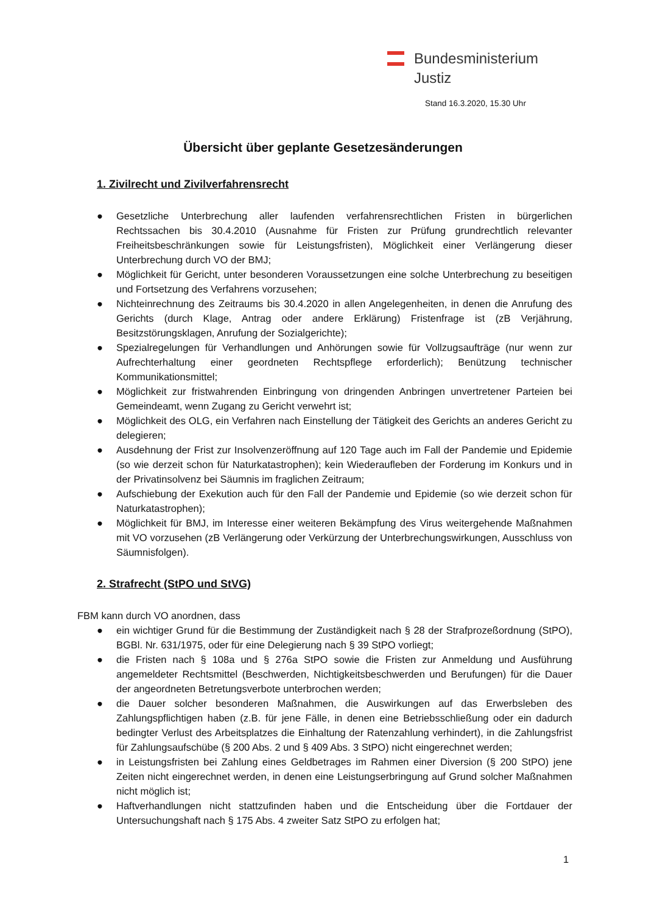Bundesministerium
Justiz
Stand 16.3.2020, 15.30 Uhr
Übersicht über geplante Gesetzesänderungen
1. Zivilrecht und Zivilverfahrensrecht
● Gesetzliche Unterbrechung aller laufenden verfahrensrechtlichen Fristen in bürgerlichen Rechtssachen bis 30.4.2010 (Ausnahme für Fristen zur Prüfung grundrechtlich relevanter Freiheitsbeschränkungen sowie für Leistungsfristen), Möglichkeit einer Verlängerung dieser Unterbrechung durch VO der BMJ;
● Möglichkeit für Gericht, unter besonderen Voraussetzungen eine solche Unterbrechung zu beseitigen und Fortsetzung des Verfahrens vorzusehen;
● Nichteinrechnung des Zeitraums bis 30.4.2020 in allen Angelegenheiten, in denen die Anrufung des Gerichts (durch Klage, Antrag oder andere Erklärung) Fristenfrage ist (zB Verjährung, Besitzstörungsklagen, Anrufung der Sozialgerichte);
● Spezialregelungen für Verhandlungen und Anhörungen sowie für Vollzugsaufträge (nur wenn zur Aufrechterhaltung einer geordneten Rechtspflege erforderlich); Benützung technischer Kommunikationsmittel;
● Möglichkeit zur fristwahrenden Einbringung von dringenden Anbringen unvertretener Parteien bei Gemeindeamt, wenn Zugang zu Gericht verwehrt ist;
● Möglichkeit des OLG, ein Verfahren nach Einstellung der Tätigkeit des Gerichts an anderes Gericht zu delegieren;
● Ausdehnung der Frist zur Insolvenzeröffnung auf 120 Tage auch im Fall der Pandemie und Epidemie (so wie derzeit schon für Naturkatastrophen); kein Wiederaufleben der Forderung im Konkurs und in der Privatinsolvenz bei Säumnis im fraglichen Zeitraum;
● Aufschiebung der Exekution auch für den Fall der Pandemie und Epidemie (so wie derzeit schon für Naturkatastrophen);
● Möglichkeit für BMJ, im Interesse einer weiteren Bekämpfung des Virus weitergehende Maßnahmen mit VO vorzusehen (zB Verlängerung oder Verkürzung der Unterbrechungswirkungen, Ausschluss von Säumnisfolgen).
2. Strafrecht (StPO und StVG)
FBM kann durch VO anordnen, dass
● ein wichtiger Grund für die Bestimmung der Zuständigkeit nach § 28 der Strafprozeßordnung (StPO), BGBl. Nr. 631/1975, oder für eine Delegierung nach § 39 StPO vorliegt;
● die Fristen nach § 108a und § 276a StPO sowie die Fristen zur Anmeldung und Ausführung angemeldeter Rechtsmittel (Beschwerden, Nichtigkeitsbeschwerden und Berufungen) für die Dauer der angeordneten Betretungsverbote unterbrochen werden;
● die Dauer solcher besonderen Maßnahmen, die Auswirkungen auf das Erwerbsleben des Zahlungspflichtigen haben (z.B. für jene Fälle, in denen eine Betriebsschließung oder ein dadurch bedingter Verlust des Arbeitsplatzes die Einhaltung der Ratenzahlung verhindert), in die Zahlungsfrist für Zahlungsaufschübe (§ 200 Abs. 2 und § 409 Abs. 3 StPO) nicht eingerechnet werden;
● in Leistungsfristen bei Zahlung eines Geldbetrages im Rahmen einer Diversion (§ 200 StPO) jene Zeiten nicht eingerechnet werden, in denen eine Leistungserbringung auf Grund solcher Maßnahmen nicht möglich ist;
● Haftverhandlungen nicht stattzufinden haben und die Entscheidung über die Fortdauer der Untersuchungshaft nach § 175 Abs. 4 zweiter Satz StPO zu erfolgen hat;
1